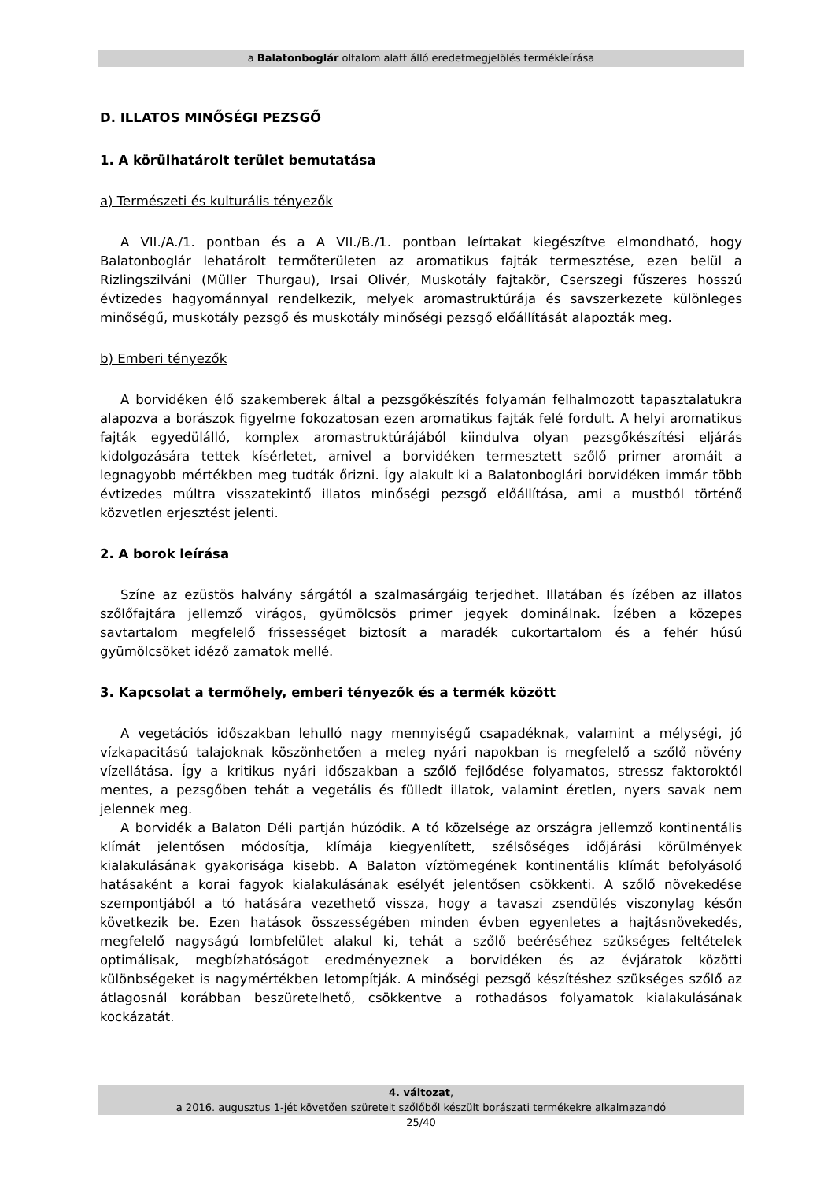a Balatonboglár oltalom alatt álló eredetmegjelölés termékleírása
D. ILLATOS MINŐSÉGI PEZSGŐ
1. A körülhatárolt terület bemutatása
a) Természeti és kulturális tényezők
A VII./A./1. pontban és a A VII./B./1. pontban leírtakat kiegészítve elmondható, hogy Balatonboglár lehatárolt termőterületen az aromatikus fajták termesztése, ezen belül a Rizlingszilváni (Müller Thurgau), Irsai Olivér, Muskotály fajtakör, Cserszegi fűszeres hosszú évtizedes hagyománnyal rendelkezik, melyek aromastruktúrája és savszerkezete különleges minőségű, muskotály pezsgő és muskotály minőségi pezsgő előállítását alapozták meg.
b) Emberi tényezők
A borvidéken élő szakemberek által a pezsgőkészítés folyamán felhalmozott tapasztalatukra alapozva a borászok figyelme fokozatosan ezen aromatikus fajták felé fordult. A helyi aromatikus fajták egyedülálló, komplex aromastruktúrájából kiindulva olyan pezsgőkészítési eljárás kidolgozására tettek kísérletet, amivel a borvidéken termesztett szőlő primer aromáit a legnagyobb mértékben meg tudták őrizni. Így alakult ki a Balatonboglári borvidéken immár több évtizedes múltra visszatekintő illatos minőségi pezsgő előállítása, ami a mustból történő közvetlen erjesztést jelenti.
2. A borok leírása
Színe az ezüstös halvány sárgától a szalmasárgáig terjedhet. Illatában és ízében az illatos szőlőfajtára jellemző virágos, gyümölcsös primer jegyek dominálnak. Ízében a közepes savtartalom megfelelő frissességet biztosít a maradék cukortartalom és a fehér húsú gyümölcsöket idéző zamatok mellé.
3. Kapcsolat a termőhely, emberi tényezők és a termék között
A vegetációs időszakban lehulló nagy mennyiségű csapadéknak, valamint a mélységi, jó vízkapacitású talajoknak köszönhetően a meleg nyári napokban is megfelelő a szőlő növény vízellátása. Így a kritikus nyári időszakban a szőlő fejlődése folyamatos, stressz faktoroktól mentes, a pezsgőben tehát a vegetális és fülledt illatok, valamint éretlen, nyers savak nem jelennek meg.
A borvidék a Balaton Déli partján húzódik. A tó közelsége az országra jellemző kontinentális klímát jelentősen módosítja, klímája kiegyenlített, szélsőséges időjárási körülmények kialakulásának gyakorisága kisebb. A Balaton víztömegének kontinentális klímát befolyásoló hatásaként a korai fagyok kialakulásának esélyét jelentősen csökkenti. A szőlő növekedése szempontjából a tó hatására vezethető vissza, hogy a tavaszi zsendülés viszonylag későn következik be. Ezen hatások összességében minden évben egyenletes a hajtásnövekedés, megfelelő nagyságú lombfelület alakul ki, tehát a szőlő beéréséhez szükséges feltételek optimálisak, megbízhatóságot eredményeznek a borvidéken és az évjáratok közötti különbségeket is nagymértékben letompítják. A minőségi pezsgő készítéshez szükséges szőlő az átlagosnál korábban beszüretelhető, csökkentve a rothadásos folyamatok kialakulásának kockázatát.
4. változat,
a 2016. augusztus 1-jét követően szüretelt szőlőből készült borászati termékekre alkalmazandó
25/40